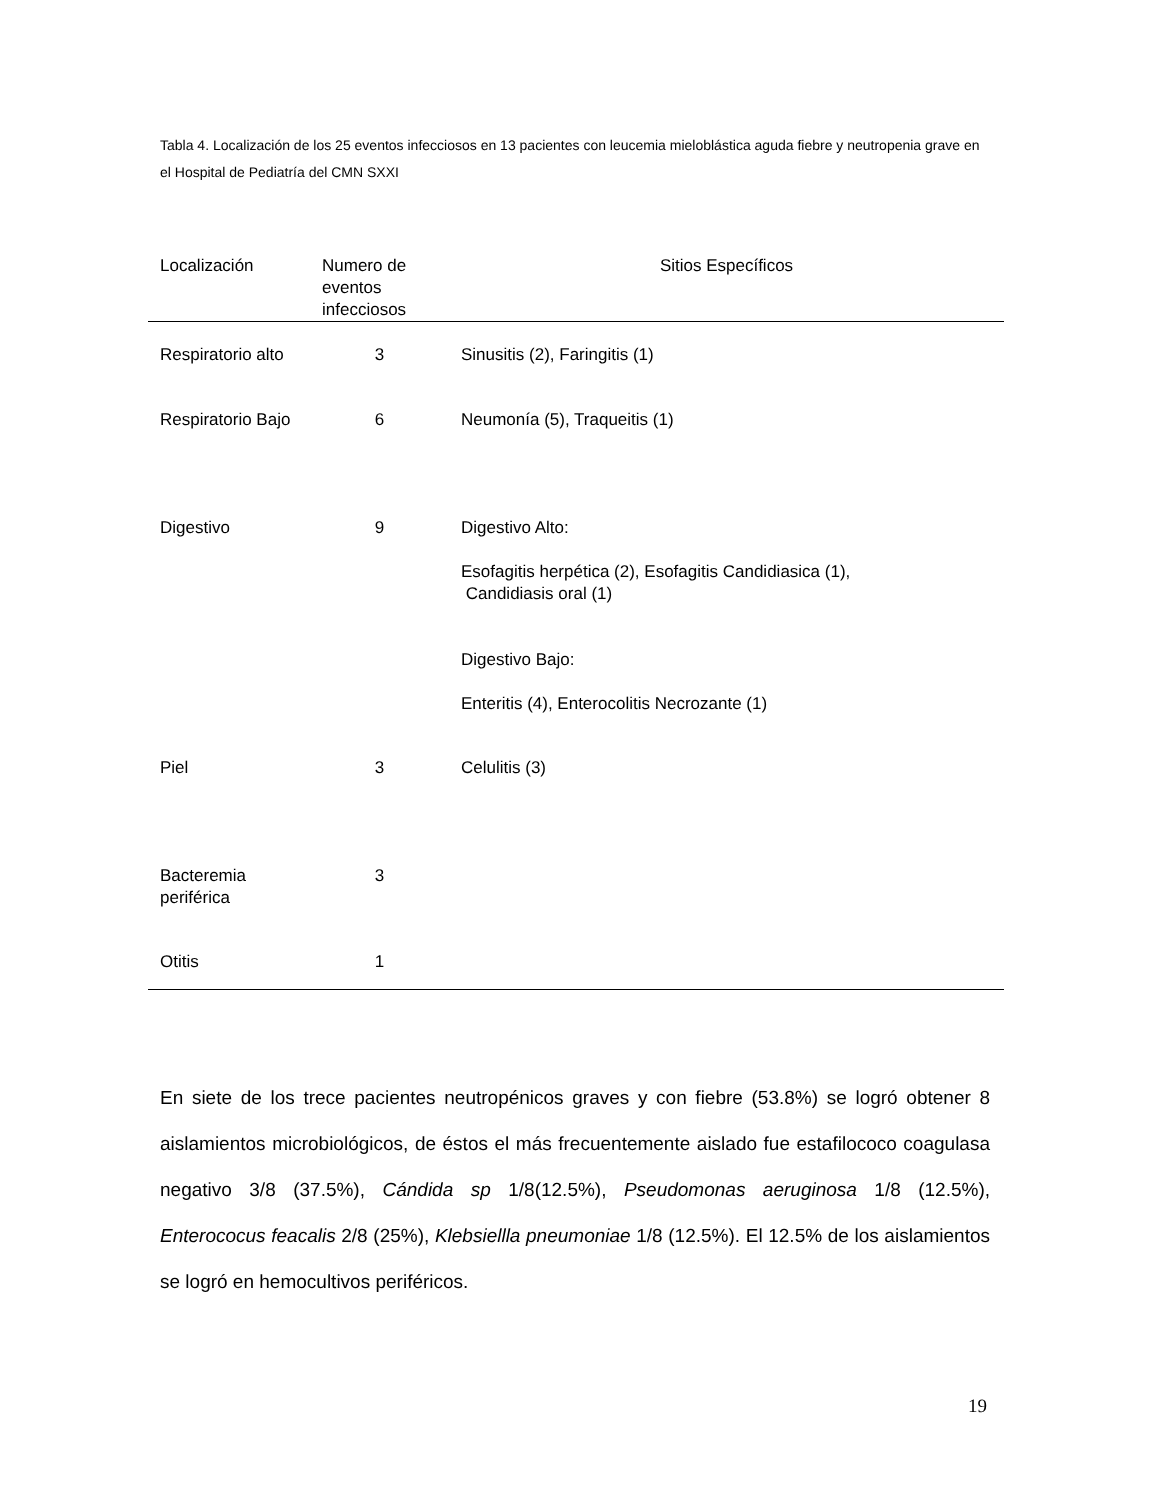Tabla 4. Localización de los 25 eventos infecciosos en 13 pacientes con leucemia mieloblástica aguda fiebre y neutropenia grave en el Hospital de Pediatría del CMN SXXI
| Localización | Numero de eventos infecciosos | Sitios Específicos |
| --- | --- | --- |
| Respiratorio alto | 3 | Sinusitis (2), Faringitis (1) |
| Respiratorio Bajo | 6 | Neumonía (5), Traqueitis (1) |
| Digestivo | 9 | Digestivo Alto: Esofagitis herpética (2), Esofagitis Candidiasica (1), Candidiasis oral (1) Digestivo Bajo: Enteritis (4), Enterocolitis Necrozante (1) |
| Piel | 3 | Celulitis (3) |
| Bacteremia periférica | 3 | |
| Otitis | 1 | |
En siete de los trece pacientes neutropénicos graves y con fiebre (53.8%) se logró obtener 8 aislamientos microbiológicos, de éstos el más frecuentemente aislado fue estafilococo coagulasa negativo 3/8 (37.5%), Cándida sp 1/8(12.5%), Pseudomonas aeruginosa 1/8 (12.5%), Enterococus feacalis 2/8 (25%), Klebsiellla pneumoniae 1/8 (12.5%). El 12.5% de los aislamientos se logró en hemocultivos periféricos.
19